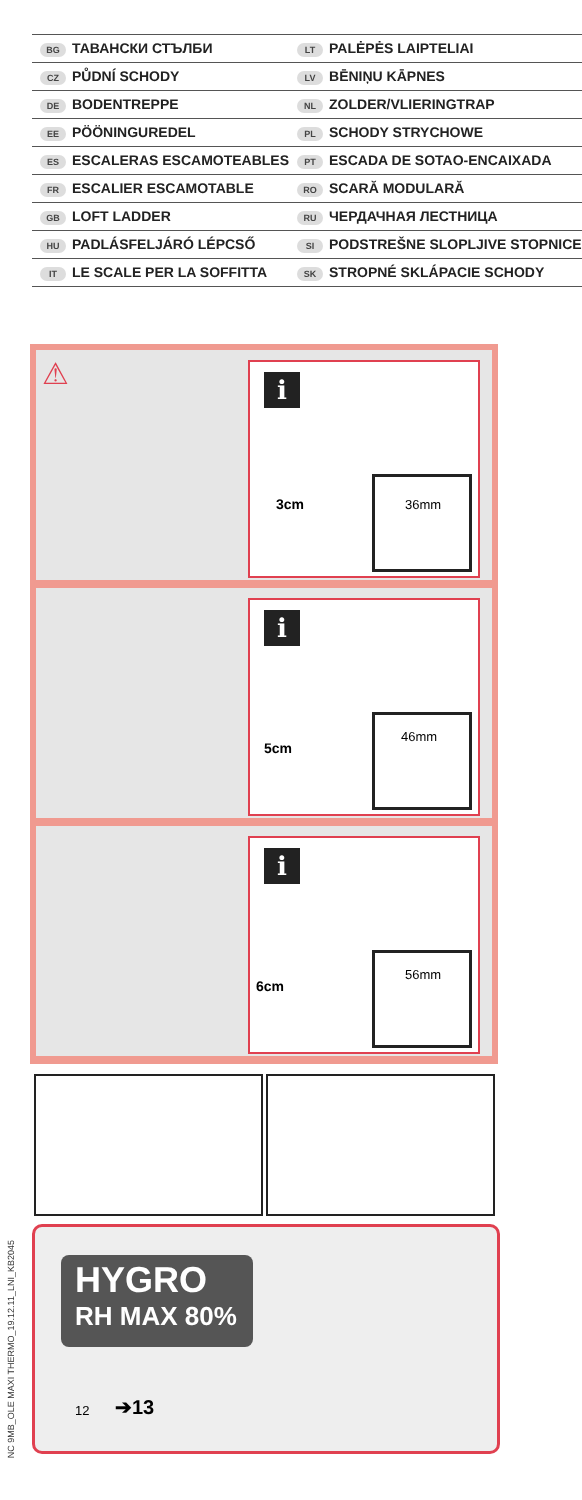| BG ТАВАНСКИ СТЪЛБИ | | LT PALĖPĖS LAIPTELIAI |
| CZ PŮDNÍ SCHODY | | LV BĒNIŅU KĀPNES |
| DE BODENTREPPE | | NL ZOLDER/VLIERINGTRAP |
| EE PÖÖNINGUREDEL | | PL SCHODY STRYCHOWE |
| ES ESCALERAS ESCAMOTEABLES | | PT ESCADA DE SOTAO-ENCAIXADA |
| FR ESCALIER ESCAMOTABLE | | RO SCARĂ MODULARĂ |
| GB LOFT LADDER | | RU ЧЕРДАЧНАЯ ЛЕСТНИЦА |
| HU PADLÁSFELJÁRÓ LÉPCSŐ | | SI PODSTREŠNE SLOPLJIVE STOPNICE |
| IT LE SCALE PER LA SOFFITTA | | SK STROPNÉ SKLÁPACIE SCHODY |
⚠
i
3cm
36mm
i
5cm
46mm
i
6cm
56mm
NC 9MB_OLE MAXI THERMO_19.12.11_LNI_KB2045
HYGRO
RH MAX 80%
12 ➔13